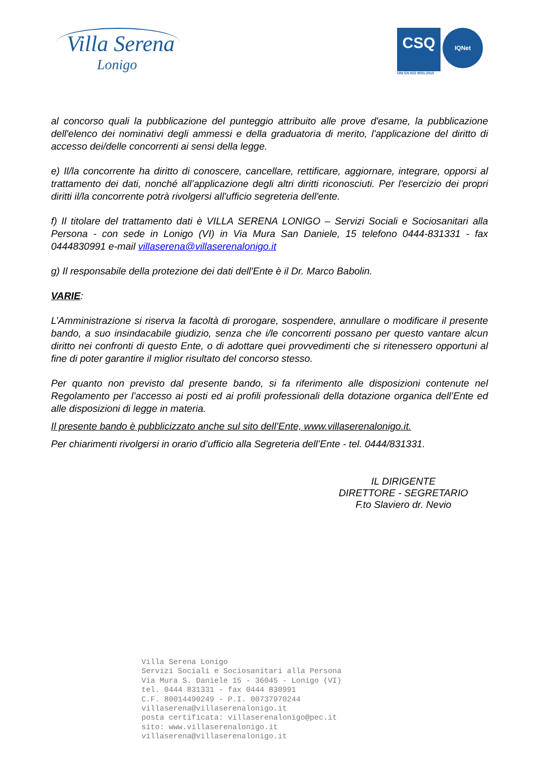Villa Serena
Lonigo
CSQ
IQNet
UNI EN ISO 9001:2015
al concorso quali la pubblicazione del punteggio attribuito alle prove d'esame, la pubblicazione dell'elenco dei nominativi degli ammessi e della graduatoria di merito, l'applicazione del diritto di accesso dei/delle concorrenti ai sensi della legge.
e) Il/la concorrente ha diritto di conoscere, cancellare, rettificare, aggiornare, integrare, opporsi al trattamento dei dati, nonché all’applicazione degli altri diritti riconosciuti. Per l'esercizio dei propri diritti il/la concorrente potrà rivolgersi all'ufficio segreteria dell'ente.
f) Il titolare del trattamento dati è VILLA SERENA LONIGO – Servizi Sociali e Sociosanitari alla Persona - con sede in Lonigo (VI) in Via Mura San Daniele, 15 telefono 0444-831331 - fax 0444830991 e-mail villaserena@villaserenalonigo.it
g) Il responsabile della protezione dei dati dell'Ente è il Dr. Marco Babolin.
VARIE:
L’Amministrazione si riserva la facoltà di prorogare, sospendere, annullare o modificare il presente bando, a suo insindacabile giudizio, senza che i/le concorrenti possano per questo vantare alcun diritto nei confronti di questo Ente, o di adottare quei provvedimenti che si ritenessero opportuni al fine di poter garantire il miglior risultato del concorso stesso.
Per quanto non previsto dal presente bando, si fa riferimento alle disposizioni contenute nel Regolamento per l’accesso ai posti ed ai profili professionali della dotazione organica dell’Ente ed alle disposizioni di legge in materia.
Il presente bando è pubblicizzato anche sul sito dell’Ente, www.villaserenalonigo.it.
Per chiarimenti rivolgersi in orario d’ufficio alla Segreteria dell’Ente - tel. 0444/831331.
IL DIRIGENTE
DIRETTORE - SEGRETARIO
F.to Slaviero dr. Nevio
Villa Serena Lonigo
Servizi Sociali e Sociosanitari alla Persona
Via Mura S. Daniele 15 - 36045 - Lonigo (VI)
tel. 0444 831331 - fax 0444 830991
C.F. 80014490249 - P.I. 00737970244
villaserena@villaserenalonigo.it
posta certificata: villaserenalonigo@pec.it
sito: www.villaserenalonigo.it
villaserena@villaserenalonigo.it